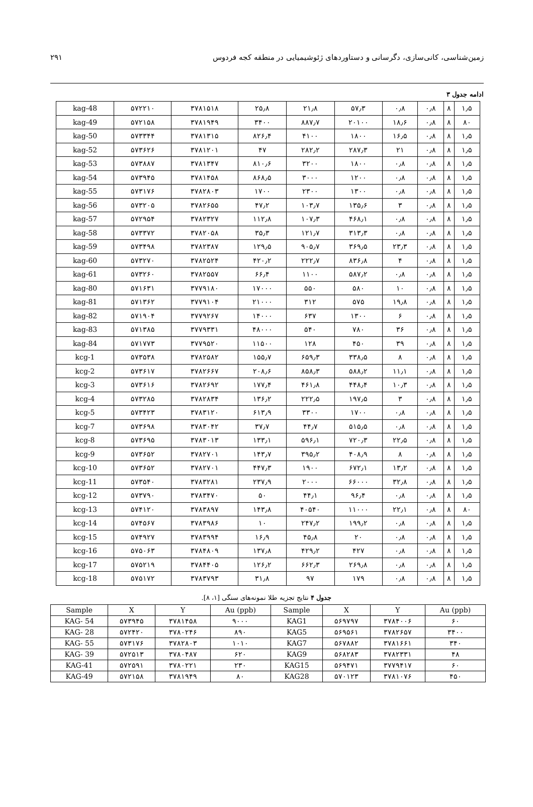۲۹۱ زمین‌شناسی، کانی‌سازی، دگرسانی و دستاوردهای ژئوشیمیایی در منطقه کجه فردوس
ادامه جدول ۳
| kag-48 | ۵۷۲۲۱۰ | ۳۷۸۱۵۱۸ | ۲۵٫۸ | ۲۱٫۸ | ۵۷٫۳ | ۰٫۸ | ۰٫۸ | ۸ | ۱٫۵ |
| kag-49 | ۵۷۲۱۵۸ | ۳۷۸۱۹۴۹ | ۳۴۰۰ | ۸۸۷٫۷ | ۲۰۱۰۰ | ۱۸٫۶ | ۰٫۸ | ۸ | ۸۰ |
| kag-50 | ۵۷۳۳۴۴ | ۳۷۸۱۳۱۵ | ۸۲۶٫۴ | ۴۱۰۰ | ۱۸۰۰ | ۱۶٫۵ | ۰٫۸ | ۸ | ۱٫۵ |
| kag-52 | ۵۷۳۶۲۶ | ۳۷۸۱۲۰۱ | ۴۷ | ۲۸۲٫۲ | ۲۸۷٫۳ | ۲۱ | ۰٫۸ | ۸ | ۱٫۵ |
| kag-53 | ۵۷۳۸۸۷ | ۳۷۸۱۳۴۷ | ۸۱۰٫۶ | ۳۲۰۰ | ۱۸۰۰ | ۰٫۸ | ۰٫۸ | ۸ | ۱٫۵ |
| kag-54 | ۵۷۳۹۴۵ | ۳۷۸۱۴۵۸ | ۸۶۸٫۵ | ۳۰۰۰ | ۱۲۰۰ | ۰٫۸ | ۰٫۸ | ۸ | ۱٫۵ |
| kag-55 | ۵۷۳۱۷۶ | ۳۷۸۲۸۰۳ | ۱۷۰۰ | ۲۳۰۰ | ۱۳۰۰ | ۰٫۸ | ۰٫۸ | ۸ | ۱٫۵ |
| kag-56 | ۵۷۳۲۰۵ | ۳۷۸۲۶۵۵ | ۴۷٫۲ | ۱۰۳٫۷ | ۱۳۵٫۶ | ۳ | ۰٫۸ | ۸ | ۱٫۵ |
| kag-57 | ۵۷۲۹۵۴ | ۳۷۸۲۳۲۷ | ۱۱۲٫۸ | ۱۰۷٫۳ | ۴۶۸٫۱ | ۰٫۸ | ۰٫۸ | ۸ | ۱٫۵ |
| kag-58 | ۵۷۳۳۷۲ | ۳۷۸۲۰۵۸ | ۳۵٫۳ | ۱۲۱٫۷ | ۳۱۳٫۳ | ۰٫۸ | ۰٫۸ | ۸ | ۱٫۵ |
| kag-59 | ۵۷۳۴۹۸ | ۳۷۸۲۳۸۷ | ۱۲۹٫۵ | ۹۰۵٫۷ | ۳۶۹٫۵ | ۲۳٫۳ | ۰٫۸ | ۸ | ۱٫۵ |
| kag-60 | ۵۷۳۲۷۰ | ۳۷۸۲۵۲۴ | ۴۲۰٫۲ | ۲۲۲٫۷ | ۸۳۶٫۸ | ۴ | ۰٫۸ | ۸ | ۱٫۵ |
| kag-61 | ۵۷۳۲۶۰ | ۳۷۸۲۵۵۷ | ۶۶٫۴ | ۱۱۰۰ | ۵۸۷٫۲ | ۰٫۸ | ۰٫۸ | ۸ | ۱٫۵ |
| kag-80 | ۵۷۱۶۳۱ | ۳۷۷۹۱۸۰ | ۱۷۰۰۰ | ۵۵۰ | ۵۸۰ | ۱۰ | ۰٫۸ | ۸ | ۱٫۵ |
| kag-81 | ۵۷۱۳۶۲ | ۳۷۷۹۱۰۴ | ۲۱۰۰۰ | ۳۱۲ | ۵۷۵ | ۱۹٫۸ | ۰٫۸ | ۸ | ۱٫۵ |
| kag-82 | ۵۷۱۹۰۴ | ۳۷۷۹۲۶۷ | ۱۴۰۰۰ | ۶۳۷ | ۱۳۰۰ | ۶ | ۰٫۸ | ۸ | ۱٫۵ |
| kag-83 | ۵۷۱۳۸۵ | ۳۷۷۹۳۳۱ | ۴۸۰۰۰ | ۵۴۰ | ۷۸۰ | ۳۶ | ۰٫۸ | ۸ | ۱٫۵ |
| kag-84 | ۵۷۱۷۷۳ | ۳۷۷۹۵۲۰ | ۱۱۵۰۰ | ۱۲۸ | ۴۵۰ | ۳۹ | ۰٫۸ | ۸ | ۱٫۵ |
| kcg-1 | ۵۷۳۵۳۸ | ۳۷۸۲۵۸۲ | ۱۵۵٫۷ | ۶۵۹٫۳ | ۳۳۸٫۵ | ۸ | ۰٫۸ | ۸ | ۱٫۵ |
| kcg-2 | ۵۷۳۶۱۷ | ۳۷۸۲۶۶۷ | ۲۰۸٫۶ | ۸۵۸٫۳ | ۵۸۸٫۲ | ۱۱٫۱ | ۰٫۸ | ۸ | ۱٫۵ |
| kcg-3 | ۵۷۳۶۱۶ | ۳۷۸۲۶۹۲ | ۱۷۷٫۴ | ۴۶۱٫۸ | ۴۴۸٫۴ | ۱۰٫۳ | ۰٫۸ | ۸ | ۱٫۵ |
| kcg-4 | ۵۷۳۲۸۵ | ۳۷۸۲۸۳۴ | ۱۳۶٫۲ | ۲۲۲٫۵ | ۱۹۷٫۵ | ۳ | ۰٫۸ | ۸ | ۱٫۵ |
| kcg-5 | ۵۷۳۴۲۳ | ۳۷۸۳۱۲۰ | ۶۱۳٫۹ | ۳۳۰۰ | ۱۷۰۰ | ۰٫۸ | ۰٫۸ | ۸ | ۱٫۵ |
| kcg-7 | ۵۷۳۶۹۸ | ۳۷۸۳۰۴۲ | ۳۷٫۷ | ۴۴٫۷ | ۵۱۵٫۵ | ۰٫۸ | ۰٫۸ | ۸ | ۱٫۵ |
| kcg-8 | ۵۷۳۶۹۵ | ۳۷۸۳۰۱۳ | ۱۳۳٫۱ | ۵۹۶٫۱ | ۷۲۰٫۳ | ۲۲٫۵ | ۰٫۸ | ۸ | ۱٫۵ |
| kcg-9 | ۵۷۳۶۵۲ | ۳۷۸۲۷۰۱ | ۱۴۳٫۷ | ۳۹۵٫۲ | ۴۰۸٫۹ | ۸ | ۰٫۸ | ۸ | ۱٫۵ |
| kcg-10 | ۵۷۳۶۵۲ | ۳۷۸۲۷۰۱ | ۴۴۷٫۳ | ۱۹۰۰ | ۶۷۲٫۱ | ۱۳٫۲ | ۰٫۸ | ۸ | ۱٫۵ |
| kcg-11 | ۵۷۳۵۴۰ | ۳۷۸۳۲۸۱ | ۲۳۷٫۹ | ۲۰۰۰ | ۶۶۰۰۰ | ۳۲٫۸ | ۰٫۸ | ۸ | ۱٫۵ |
| kcg-12 | ۵۷۳۷۹۰ | ۳۷۸۳۴۷۰ | ۵۰ | ۴۴٫۱ | ۹۶٫۴ | ۰٫۸ | ۰٫۸ | ۸ | ۱٫۵ |
| kcg-13 | ۵۷۴۱۲۰ | ۳۷۸۳۸۹۷ | ۱۴۳٫۸ | ۴۰۵۴۰ | ۱۱۰۰۰ | ۲۲٫۱ | ۰٫۸ | ۸ | ۸۰ |
| kcg-14 | ۵۷۴۵۶۷ | ۳۷۸۳۹۸۶ | ۱۰ | ۲۴۷٫۲ | ۱۹۹٫۲ | ۰٫۸ | ۰٫۸ | ۸ | ۱٫۵ |
| kcg-15 | ۵۷۴۹۲۷ | ۳۷۸۳۹۹۴ | ۱۶٫۹ | ۴۵٫۸ | ۲۰ | ۰٫۸ | ۰٫۸ | ۸ | ۱٫۵ |
| kcg-16 | ۵۷۵۰۶۳ | ۳۷۸۴۸۰۹ | ۱۳۷٫۸ | ۴۲۹٫۲ | ۴۲۷ | ۰٫۸ | ۰٫۸ | ۸ | ۱٫۵ |
| kcg-17 | ۵۷۵۲۱۹ | ۳۷۸۴۴۰۵ | ۱۲۶٫۲ | ۶۶۲٫۳ | ۲۶۹٫۸ | ۰٫۸ | ۰٫۸ | ۸ | ۱٫۵ |
| kcg-18 | ۵۷۵۱۷۲ | ۳۷۸۳۷۹۳ | ۳۱٫۸ | ۹۷ | ۱۷۹ | ۰٫۸ | ۰٫۸ | ۸ | ۱٫۵ |
جدول ۴ نتایج تجزیه طلا نمونه‌های سنگی [۱، ۸].
| Sample | X | Y | Au (ppb) | Sample | X | Y | Au (ppb) |
| --- | --- | --- | --- | --- | --- | --- | --- |
| KAG- 54 | ۵۷۳۹۴۵ | ۳۷۸۱۴۵۸ | ۹۰۰۰ | KAG1 | ۵۶۹۷۹۷ | ۳۷۸۴۰۰۶ | ۶۰ |
| KAG- 28 | ۵۷۲۴۲۰ | ۳۷۸۰۲۴۶ | ۸۹۰ | KAG5 | ۵۶۹۵۶۱ | ۳۷۸۲۶۵۷ | ۳۴۰۰ |
| KAG- 55 | ۵۷۳۱۷۶ | ۳۷۸۲۸۰۳ | ۱۰۱۰ | KAG7 | ۵۶۷۸۸۲ | ۳۷۸۱۶۶۱ | ۳۴۰ |
| KAG- 39 | ۵۷۲۵۱۳ | ۳۷۸۰۴۸۷ | ۶۲۰ | KAG9 | ۵۶۸۲۸۳ | ۳۷۸۲۳۳۱ | ۴۸ |
| KAG-41 | ۵۷۲۵۹۱ | ۳۷۸۰۲۲۱ | ۲۳۰ | KAG15 | ۵۶۹۴۷۱ | ۳۷۷۹۴۱۷ | ۶۰ |
| KAG-49 | ۵۷۲۱۵۸ | ۳۷۸۱۹۴۹ | ۸۰ | KAG28 | ۵۷۰۱۲۳ | ۳۷۸۱۰۷۶ | ۴۵۰ |